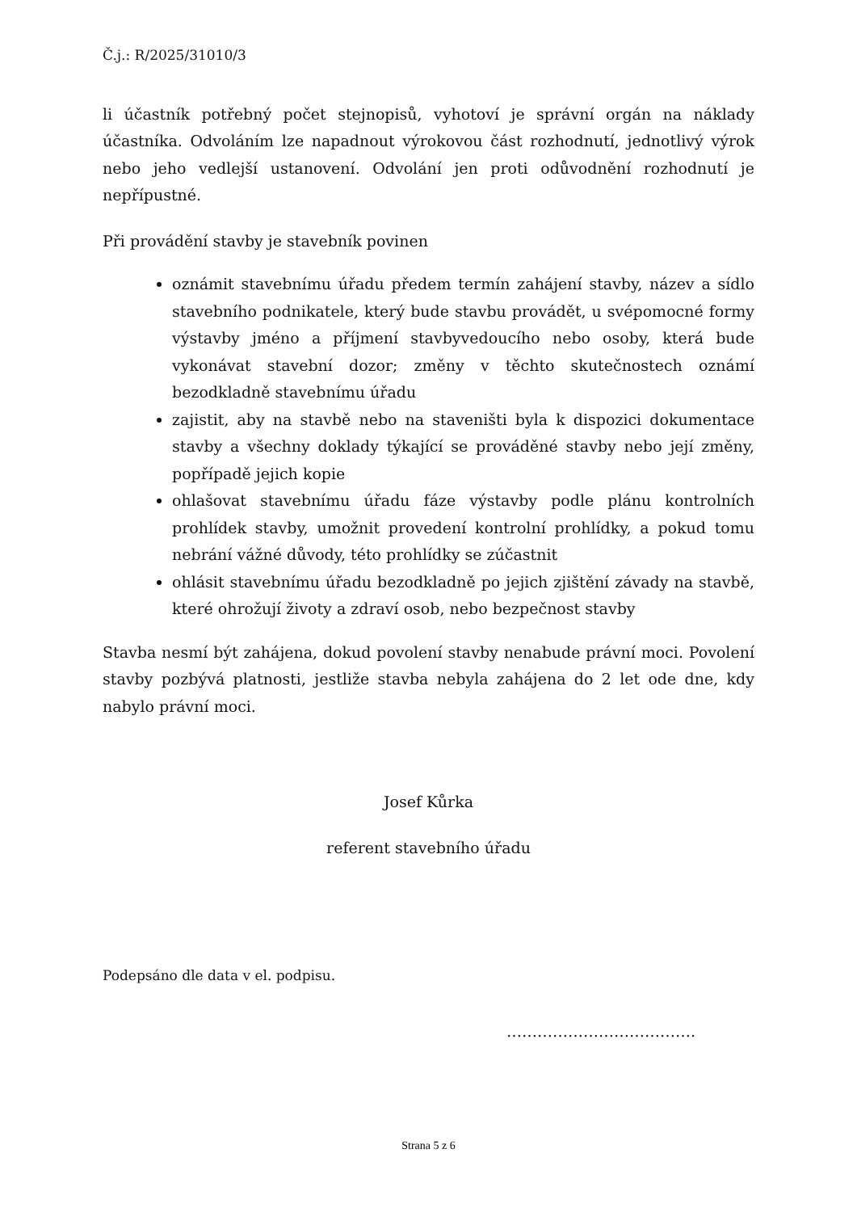Č.j.: R/2025/31010/3
li účastník potřebný počet stejnopisů, vyhotoví je správní orgán na náklady účastníka. Odvoláním lze napadnout výrokovou část rozhodnutí, jednotlivý výrok nebo jeho vedlejší ustanovení. Odvolání jen proti odůvodnění rozhodnutí je nepřípustné.
Při provádění stavby je stavebník povinen
oznámit stavebnímu úřadu předem termín zahájení stavby, název a sídlo stavebního podnikatele, který bude stavbu provádět, u svépomocné formy výstavby jméno a příjmení stavbyvedoucího nebo osoby, která bude vykonávat stavební dozor; změny v těchto skutečnostech oznámí bezodkladně stavebnímu úřadu
zajistit, aby na stavbě nebo na staveništi byla k dispozici dokumentace stavby a všechny doklady týkající se prováděné stavby nebo její změny, popřípadě jejich kopie
ohlašovat stavebnímu úřadu fáze výstavby podle plánu kontrolních prohlídek stavby, umožnit provedení kontrolní prohlídky, a pokud tomu nebrání vážné důvody, této prohlídky se zúčastnit
ohlásit stavebnímu úřadu bezodkladně po jejich zjištění závady na stavbě, které ohrožují životy a zdraví osob, nebo bezpečnost stavby
Stavba nesmí být zahájena, dokud povolení stavby nenabude právní moci. Povolení stavby pozbývá platnosti, jestliže stavba nebyla zahájena do 2 let ode dne, kdy nabylo právní moci.
Josef Kůrka
referent stavebního úřadu
Podepsáno dle data v el. podpisu.
……………………………….
Strana 5 z 6